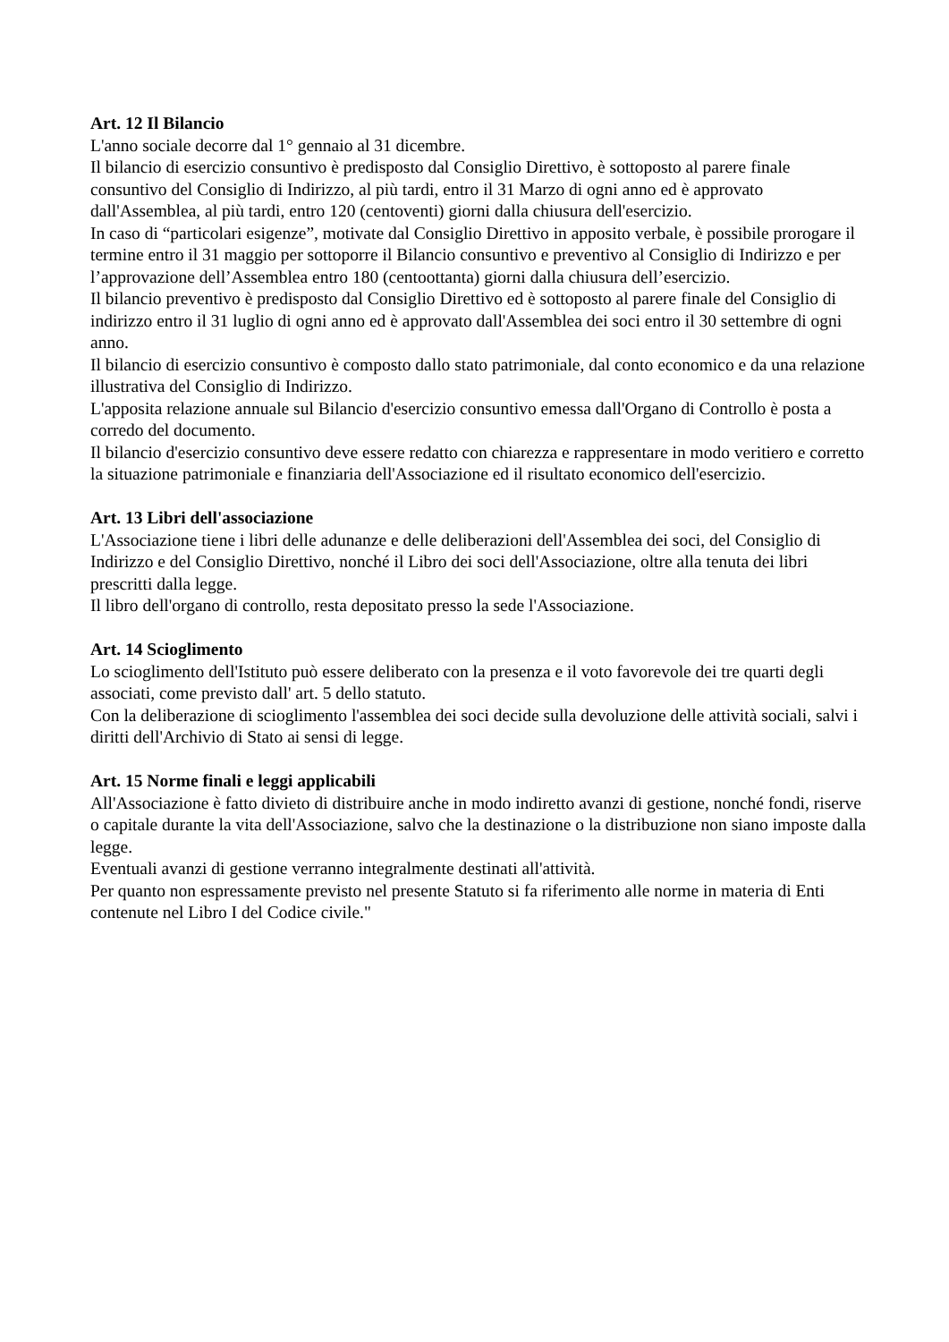Art. 12 Il Bilancio
L'anno sociale decorre dal 1° gennaio al 31 dicembre.
Il bilancio di esercizio consuntivo è predisposto dal Consiglio Direttivo, è sottoposto al parere finale consuntivo del Consiglio di Indirizzo, al più tardi, entro il 31 Marzo di ogni anno ed è approvato dall'Assemblea, al più tardi, entro 120 (centoventi) giorni dalla chiusura dell'esercizio.
In caso di “particolari esigenze”, motivate dal Consiglio Direttivo in apposito verbale, è possibile prorogare il termine entro il 31 maggio per sottoporre il Bilancio consuntivo e preventivo al Consiglio di Indirizzo e per l’approvazione dell’Assemblea entro 180 (centoottanta) giorni dalla chiusura dell’esercizio.
Il bilancio preventivo è predisposto dal Consiglio Direttivo ed è sottoposto al parere finale del Consiglio di indirizzo entro il 31 luglio di ogni anno ed è approvato dall'Assemblea dei soci entro il 30 settembre di ogni anno.
Il bilancio di esercizio consuntivo è composto dallo stato patrimoniale, dal conto economico e da una relazione illustrativa del Consiglio di Indirizzo.
L'apposita relazione annuale sul Bilancio d'esercizio consuntivo emessa dall'Organo di Controllo è posta a corredo del documento.
Il bilancio d'esercizio consuntivo deve essere redatto con chiarezza e rappresentare in modo veritiero e corretto la situazione patrimoniale e finanziaria dell'Associazione ed il risultato economico dell'esercizio.
Art. 13 Libri dell'associazione
L'Associazione tiene i libri delle adunanze e delle deliberazioni dell'Assemblea dei soci, del Consiglio di Indirizzo e del Consiglio Direttivo, nonché il Libro dei soci dell'Associazione, oltre alla tenuta dei libri prescritti dalla legge.
Il libro dell'organo di controllo, resta depositato presso la sede l'Associazione.
Art. 14 Scioglimento
Lo scioglimento dell'Istituto può essere deliberato con la presenza e il voto favorevole dei tre quarti degli associati, come previsto dall' art. 5 dello statuto.
Con la deliberazione di scioglimento l'assemblea dei soci decide sulla devoluzione delle attività sociali, salvi i diritti dell'Archivio di Stato ai sensi di legge.
Art. 15 Norme finali e leggi applicabili
All'Associazione è fatto divieto di distribuire anche in modo indiretto avanzi di gestione, nonché fondi, riserve o capitale durante la vita dell'Associazione, salvo che la destinazione o la distribuzione non siano imposte dalla legge.
Eventuali avanzi di gestione verranno integralmente destinati all'attività.
Per quanto non espressamente previsto nel presente Statuto si fa riferimento alle norme in materia di Enti contenute nel Libro I del Codice civile."